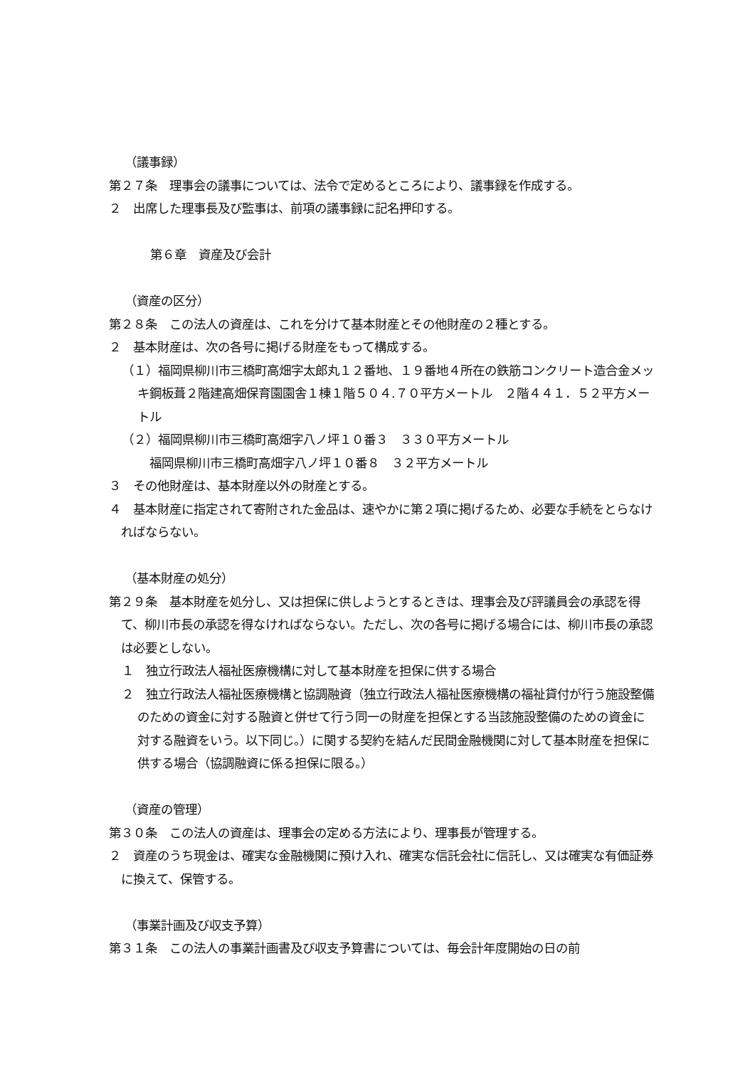（議事録）
第２７条　理事会の議事については、法令で定めるところにより、議事録を作成する。
２　出席した理事長及び監事は、前項の議事録に記名押印する。
第６章　資産及び会計
（資産の区分）
第２８条　この法人の資産は、これを分けて基本財産とその他財産の２種とする。
２　基本財産は、次の各号に掲げる財産をもって構成する。
（１）福岡県柳川市三橋町高畑字太郎丸１２番地、１９番地４所在の鉄筋コンクリート造合金メッキ鋼板葺２階建高畑保育園園舎１棟１階５０４.７０平方メートル　２階４４１．５２平方メートル
（２）福岡県柳川市三橋町高畑字八ノ坪１０番３　３３０平方メートル
　福岡県柳川市三橋町高畑字八ノ坪１０番８　３２平方メートル
３　その他財産は、基本財産以外の財産とする。
４　基本財産に指定されて寄附された金品は、速やかに第２項に掲げるため、必要な手続をとらなければならない。
（基本財産の処分）
第２９条　基本財産を処分し、又は担保に供しようとするときは、理事会及び評議員会の承認を得て、柳川市長の承認を得なければならない。ただし、次の各号に掲げる場合には、柳川市長の承認は必要としない。
１　独立行政法人福祉医療機構に対して基本財産を担保に供する場合
２　独立行政法人福祉医療機構と協調融資（独立行政法人福祉医療機構の福祉貸付が行う施設整備のための資金に対する融資と併せて行う同一の財産を担保とする当該施設整備のための資金に対する融資をいう。以下同じ。）に関する契約を結んだ民間金融機関に対して基本財産を担保に供する場合（協調融資に係る担保に限る。）
（資産の管理）
第３０条　この法人の資産は、理事会の定める方法により、理事長が管理する。
２　資産のうち現金は、確実な金融機関に預け入れ、確実な信託会社に信託し、又は確実な有価証券に換えて、保管する。
（事業計画及び収支予算）
第３１条　この法人の事業計画書及び収支予算書については、毎会計年度開始の日の前